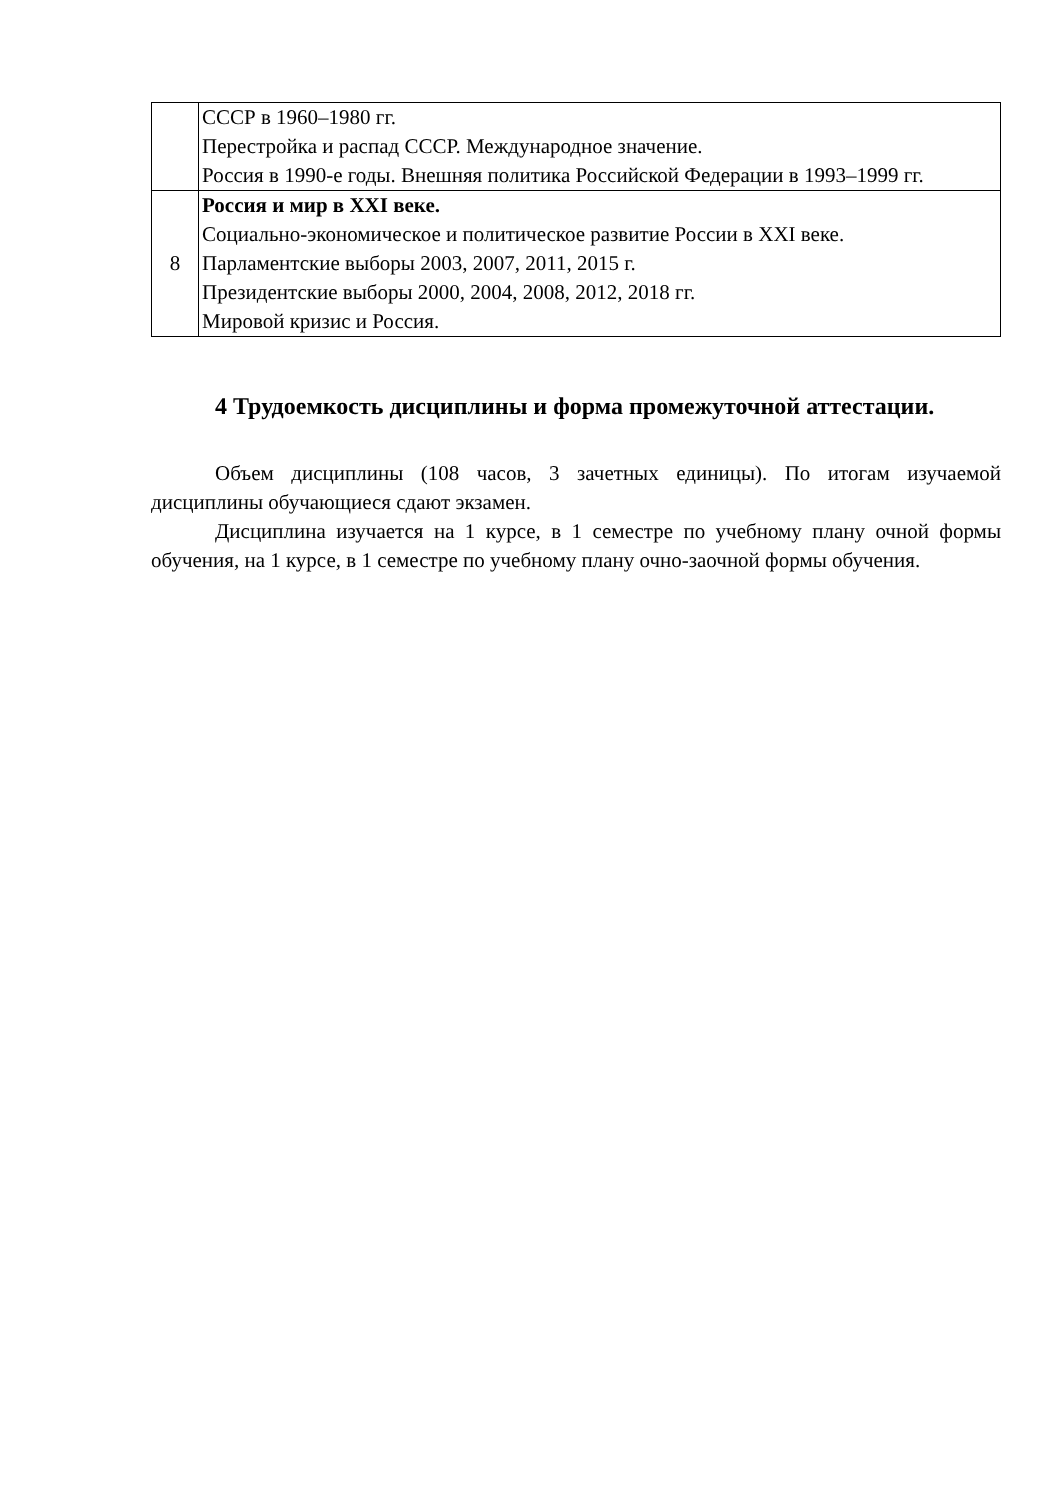| | СССР в 1960–1980 гг. Перестройка и распад СССР. Международное значение. Россия в 1990-е годы. Внешняя политика Российской Федерации в 1993–1999 гг. |
| 8 | Россия и мир в XXI веке. Социально-экономическое и политическое развитие России в XXI веке. Парламентские выборы 2003, 2007, 2011, 2015 г. Президентские выборы 2000, 2004, 2008, 2012, 2018 гг. Мировой кризис и Россия. |
4 Трудоемкость дисциплины и форма промежуточной аттестации.
Объем дисциплины (108 часов, 3 зачетных единицы). По итогам изучаемой дисциплины обучающиеся сдают экзамен.
Дисциплина изучается на 1 курсе, в 1 семестре по учебному плану очной формы обучения, на 1 курсе, в 1 семестре по учебному плану очно-заочной формы обучения.